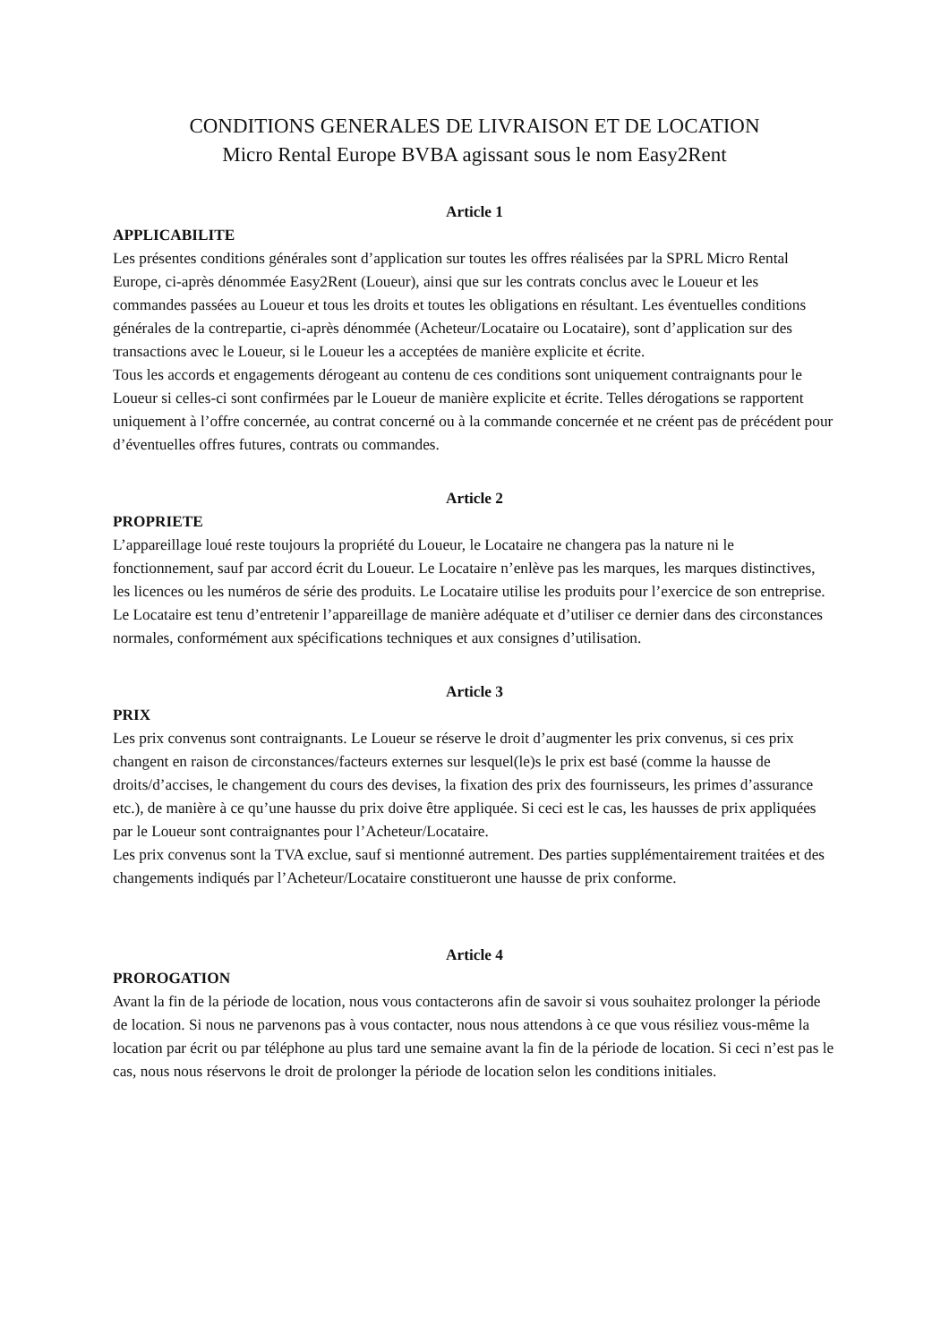CONDITIONS GENERALES DE LIVRAISON ET DE LOCATION
Micro Rental Europe BVBA agissant sous le nom Easy2Rent
Article 1
APPLICABILITE
Les présentes conditions générales sont d’application sur toutes les offres réalisées par la SPRL Micro Rental Europe, ci-après dénommée Easy2Rent (Loueur), ainsi que sur les contrats conclus avec le Loueur et les commandes passées au Loueur et tous les droits et toutes les obligations en résultant. Les éventuelles conditions générales de la contrepartie, ci-après dénommée (Acheteur/Locataire ou Locataire), sont d’application sur des transactions avec le Loueur, si le Loueur les a acceptées de manière explicite et écrite.
Tous les accords et engagements dérogeant au contenu de ces conditions sont uniquement contraignants pour le Loueur si celles-ci sont confirmées par le Loueur de manière explicite et écrite. Telles dérogations se rapportent uniquement à l’offre concernée, au contrat concerné ou à la commande concernée et ne créent pas de précédent pour d’éventuelles offres futures, contrats ou commandes.
Article 2
PROPRIETE
L’appareillage loué reste toujours la propriété du Loueur, le Locataire ne changera pas la nature ni le fonctionnement, sauf par accord écrit du Loueur. Le Locataire n’enlève pas les marques, les marques distinctives, les licences ou les numéros de série des produits. Le Locataire utilise les produits pour l’exercice de son entreprise. Le Locataire est tenu d’entretenir l’appareillage de manière adéquate et d’utiliser ce dernier dans des circonstances normales, conformément aux spécifications techniques et aux consignes d’utilisation.
Article 3
PRIX
Les prix convenus sont contraignants. Le Loueur se réserve le droit d’augmenter les prix convenus, si ces prix changent en raison de circonstances/facteurs externes sur lesquel(le)s le prix est basé (comme la hausse de droits/d’accises, le changement du cours des devises, la fixation des prix des fournisseurs, les primes d’assurance etc.), de manière à ce qu’une hausse du prix doive être appliquée. Si ceci est le cas, les hausses de prix appliquées par le Loueur sont contraignantes pour l’Acheteur/Locataire.
Les prix convenus sont la TVA exclue, sauf si mentionné autrement. Des parties supplémentairement traitées et des changements indiqués par l’Acheteur/Locataire constitueront une hausse de prix conforme.
Article 4
PROROGATION
Avant la fin de la période de location, nous vous contacterons afin de savoir si vous souhaitez prolonger la période de location. Si nous ne parvenons pas à vous contacter, nous nous attendons à ce que vous résiliez vous-même la location par écrit ou par téléphone au plus tard une semaine avant la fin de la période de location. Si ceci n’est pas le cas, nous nous réservons le droit de prolonger la période de location selon les conditions initiales.